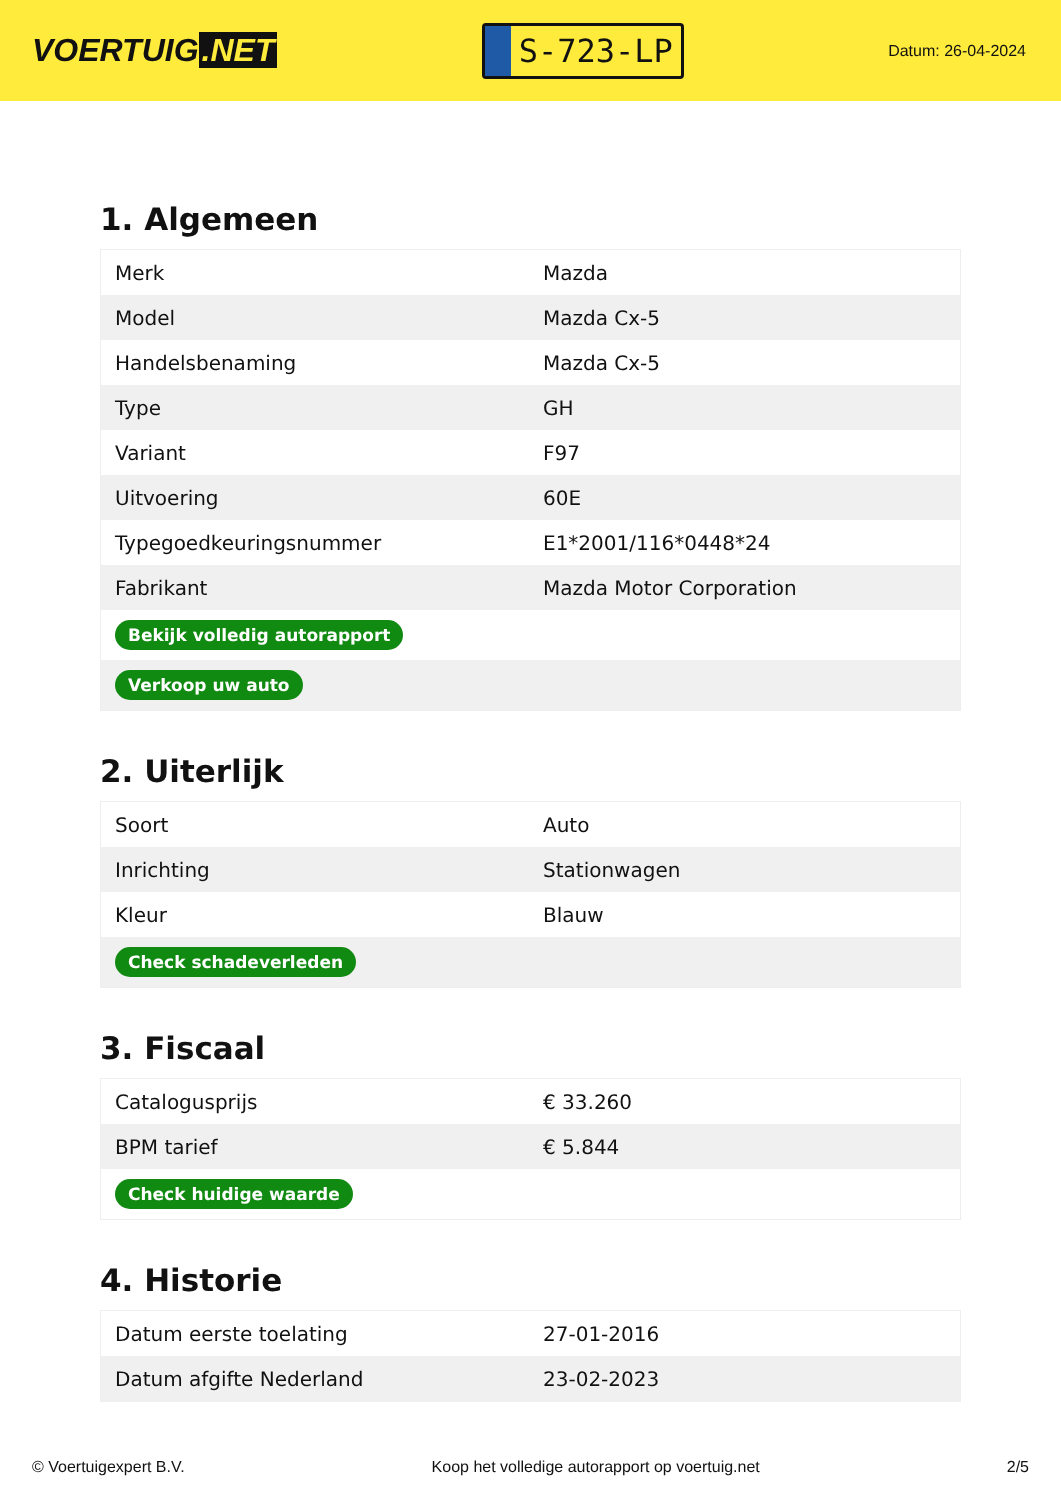VOERTUIG.NET
S-723-LP
Datum: 26-04-2024
1. Algemeen
| Merk | Mazda |
| Model | Mazda Cx-5 |
| Handelsbenaming | Mazda Cx-5 |
| Type | GH |
| Variant | F97 |
| Uitvoering | 60E |
| Typegoedkeuringsnummer | E1*2001/116*0448*24 |
| Fabrikant | Mazda Motor Corporation |
| Bekijk volledig autorapport | |
| Verkoop uw auto | |
2. Uiterlijk
| Soort | Auto |
| Inrichting | Stationwagen |
| Kleur | Blauw |
| Check schadeverleden | |
3. Fiscaal
| Catalogusprijs | € 33.260 |
| BPM tarief | € 5.844 |
| Check huidige waarde | |
4. Historie
| Datum eerste toelating | 27-01-2016 |
| Datum afgifte Nederland | 23-02-2023 |
© Voertuigexpert B.V. Koop het volledige autorapport op voertuig.net 2/5